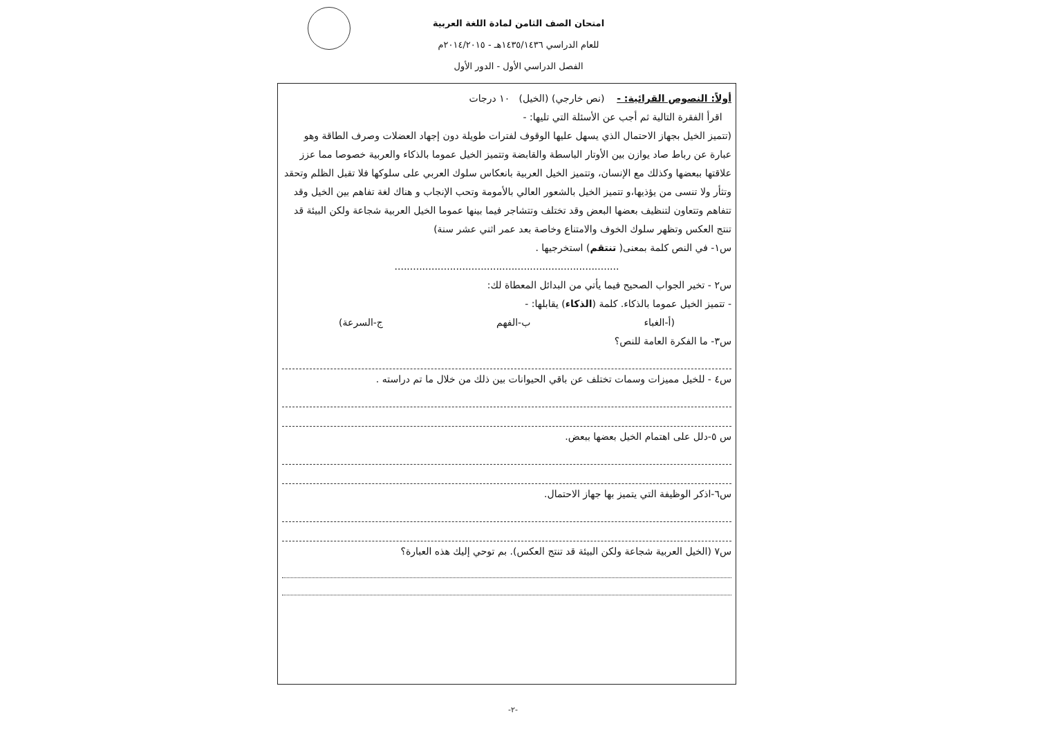امتحان الصف الثامن لمادة اللغة العربية
للعام الدراسي ١٤٣٥/١٤٣٦هـ - ٢٠١٤/٢٠١٥م
الفصل الدراسي الأول - الدور الأول
أولاً: النصوص القرائية: - (نص خارجي) (الخيل) ١٠ درجات
اقرأ الفقرة التالية ثم أجب عن الأسئلة التي تليها: -
(تتميز الخيل بجهاز الاحتمال الذي يسهل عليها الوقوف لفترات طويلة دون إجهاد العضلات وصرف الطاقة وهو عبارة عن رباط صاد يوازن بين الأوتار الباسطة والقابضة وتتميز الخيل عموما بالذكاء والعربية خصوصا مما عزز علاقتها ببعضها وكذلك مع الإنسان، وتتميز الخيل العربية بانعكاس سلوك العربي على سلوكها فلا تقبل الظلم وتحقد وتثأر ولا تنسى من يؤذيها،و تتميز الخيل بالشعور العالي بالأمومة وتحب الإنجاب و هناك لغة تفاهم بين الخيل وقد تتفاهم وتتعاون لتنظيف بعضها البعض وقد تختلف وتتشاجر فيما بينها عموما الخيل العربية شجاعة ولكن البيئة قد تنتج العكس وتظهر سلوك الخوف والامتناع وخاصة بعد عمر اثني عشر سنة)
س١- في النص كلمة بمعنى( تنتقم) استخرجيها .
.........................................................................
س٢ - تخير الجواب الصحيح فيما يأتي من البدائل المعطاة لك:
- تتميز الخيل عموما بالذكاء. كلمة (الذكاء) يقابلها: -
(أ-الغباء ب-الفهم ج-السرعة)
س٣- ما الفكرة العامة للنص؟
س٤ - للخيل مميزات وسمات تختلف عن باقي الحيوانات بين ذلك من خلال ما تم دراسته .
س ٥-دلل على اهتمام الخيل بعضها ببعض.
س٦-اذكر الوظيفة التي يتميز بها جهاز الاحتمال.
س٧ (الخيل العربية شجاعة ولكن البيئة قد تنتج العكس). بم توحي إليك هذه العبارة؟
-٢-